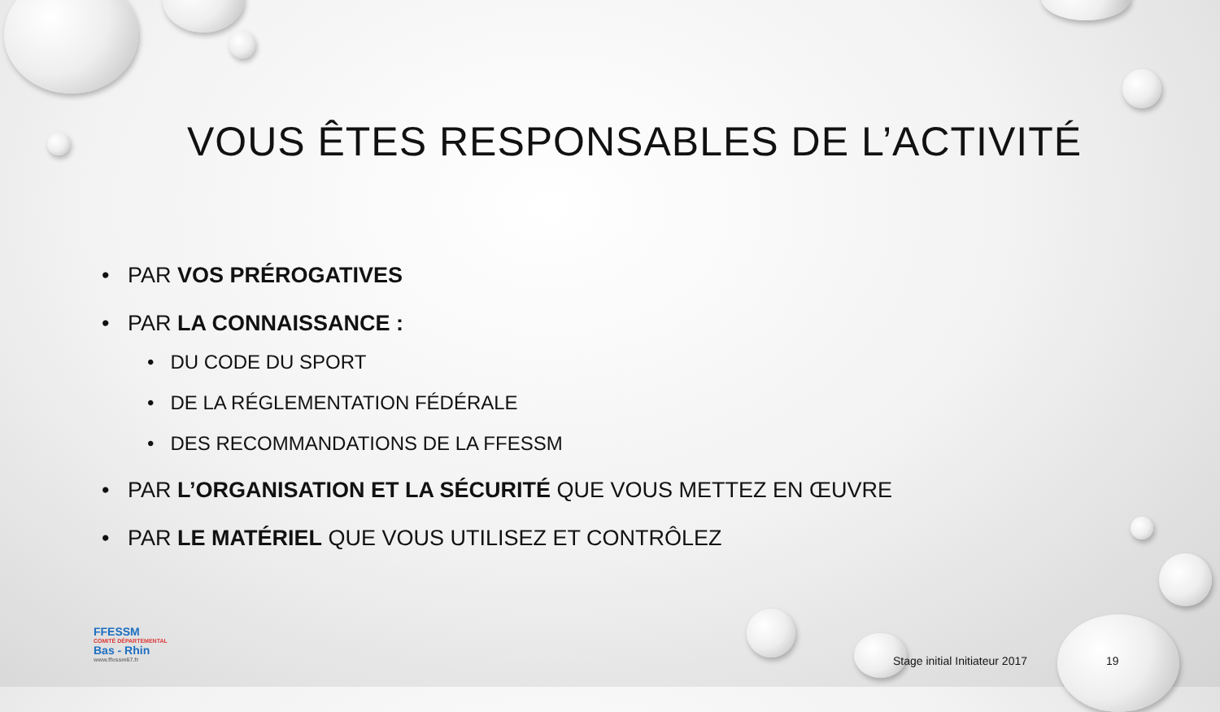VOUS ÊTES RESPONSABLES DE L’ACTIVITÉ
• PAR VOS PRÉROGATIVES
• PAR LA CONNAISSANCE :
• DU CODE DU SPORT
• DE LA RÉGLEMENTATION FÉDÉRALE
• DES RECOMMANDATIONS DE LA FFESSM
• PAR L’ORGANISATION ET LA SÉCURITÉ QUE VOUS METTEZ EN ŒUVRE
• PAR LE MATÉRIEL QUE VOUS UTILISEZ ET CONTRÔLEZ
FFESSM
COMITÉ DÉPARTEMENTAL
Bas - Rhin
www.ffessm67.fr
Stage initial Initiateur 2017 19